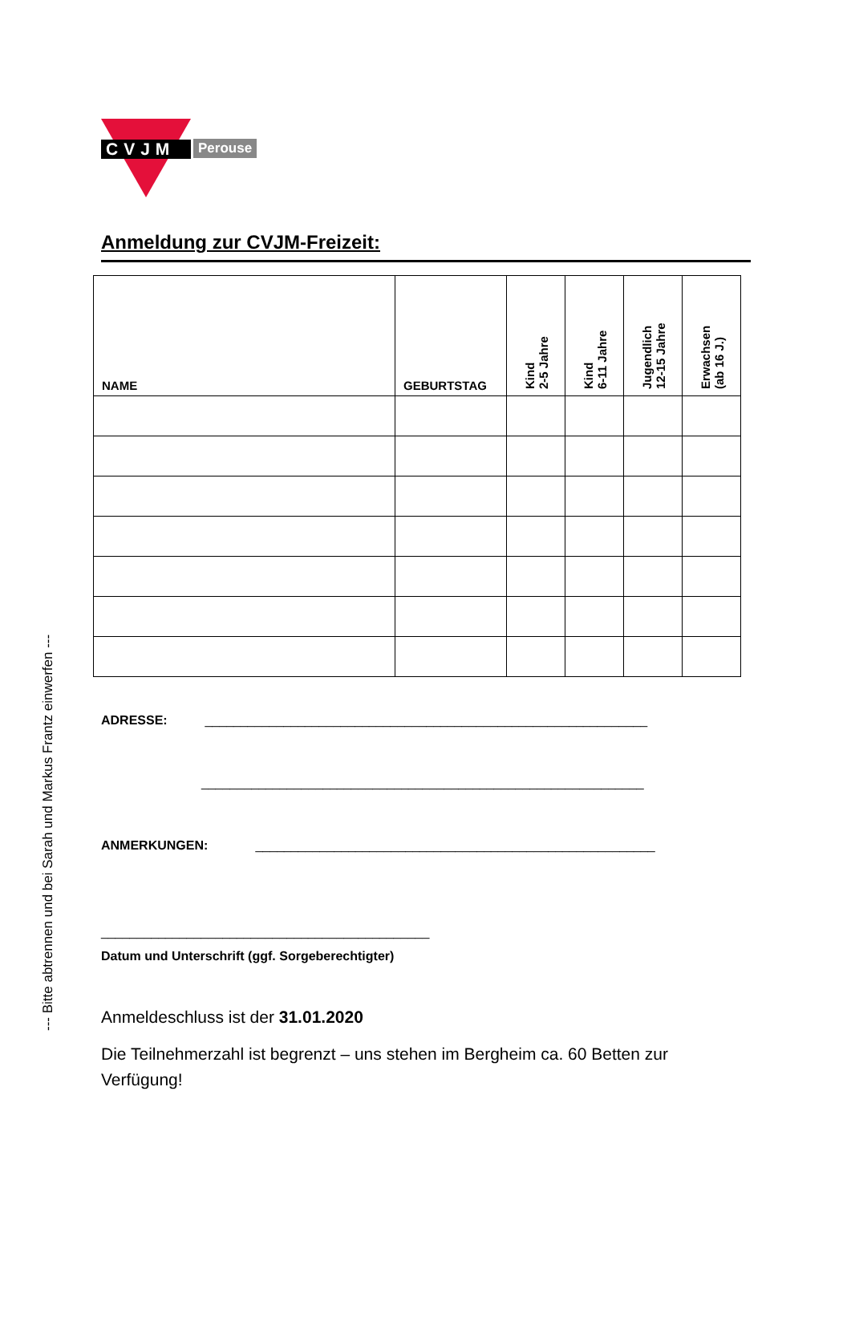--- Bitte abtrennen und bei Sarah und Markus Frantz einwerfen ---
CVJM
Perouse
Anmeldung zur CVJM-Freizeit:
| NAME | GEBURTSTAG | Kind 2-5 Jahre | Kind 6-11 Jahre | Jugendlich 12-15 Jahre | Erwachsen (ab 16 J.) |
| --- | --- | --- | --- | --- | --- |
ADRESSE: ______________________________________________________________
______________________________________________________________
ANMERKUNGEN: ________________________________________________________
______________________________________________
Datum und Unterschrift (ggf. Sorgeberechtigter)
Anmeldeschluss ist der 31.01.2020
Die Teilnehmerzahl ist begrenzt – uns stehen im Bergheim ca. 60 Betten zur Verfügung!